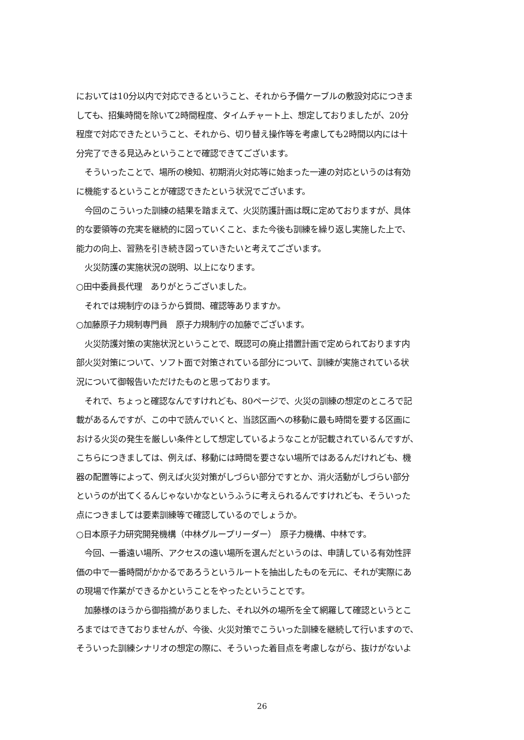においては10分以内で対応できるということ、それから予備ケーブルの敷設対応につきま
しても、招集時間を除いて2時間程度、タイムチャート上、想定しておりましたが、20分
程度で対応できたということ、それから、切り替え操作等を考慮しても2時間以内には十
分完了できる見込みということで確認できてございます。
　そういったことで、場所の検知、初期消火対応等に始まった一連の対応というのは有効
に機能するということが確認できたという状況でございます。
　今回のこういった訓練の結果を踏まえて、火災防護計画は既に定めておりますが、具体
的な要領等の充実を継続的に図っていくこと、また今後も訓練を繰り返し実施した上で、
能力の向上、習熟を引き続き図っていきたいと考えてございます。
　火災防護の実施状況の説明、以上になります。
○田中委員長代理　ありがとうございました。
　それでは規制庁のほうから質問、確認等ありますか。
○加藤原子力規制専門員　原子力規制庁の加藤でございます。
　火災防護対策の実施状況ということで、既認可の廃止措置計画で定められております内
部火災対策について、ソフト面で対策されている部分について、訓練が実施されている状
況について御報告いただけたものと思っております。
　それで、ちょっと確認なんですけれども、80ページで、火災の訓練の想定のところで記
載があるんですが、この中で読んでいくと、当該区画への移動に最も時間を要する区画に
おける火災の発生を厳しい条件として想定しているようなことが記載されているんですが、
こちらにつきましては、例えば、移動には時間を要さない場所ではあるんだけれども、機
器の配置等によって、例えば火災対策がしづらい部分ですとか、消火活動がしづらい部分
というのが出てくるんじゃないかなというふうに考えられるんですけれども、そういった
点につきましては要素訓練等で確認しているのでしょうか。
○日本原子力研究開発機構（中林グループリーダー）　原子力機構、中林です。
　今回、一番遠い場所、アクセスの遠い場所を選んだというのは、申請している有効性評
価の中で一番時間がかかるであろうというルートを抽出したものを元に、それが実際にあ
の現場で作業ができるかということをやったということです。
　加藤様のほうから御指摘がありました、それ以外の場所を全て網羅して確認というとこ
ろまではできておりませんが、今後、火災対策でこういった訓練を継続して行いますので、
そういった訓練シナリオの想定の際に、そういった着目点を考慮しながら、抜けがないよ
26